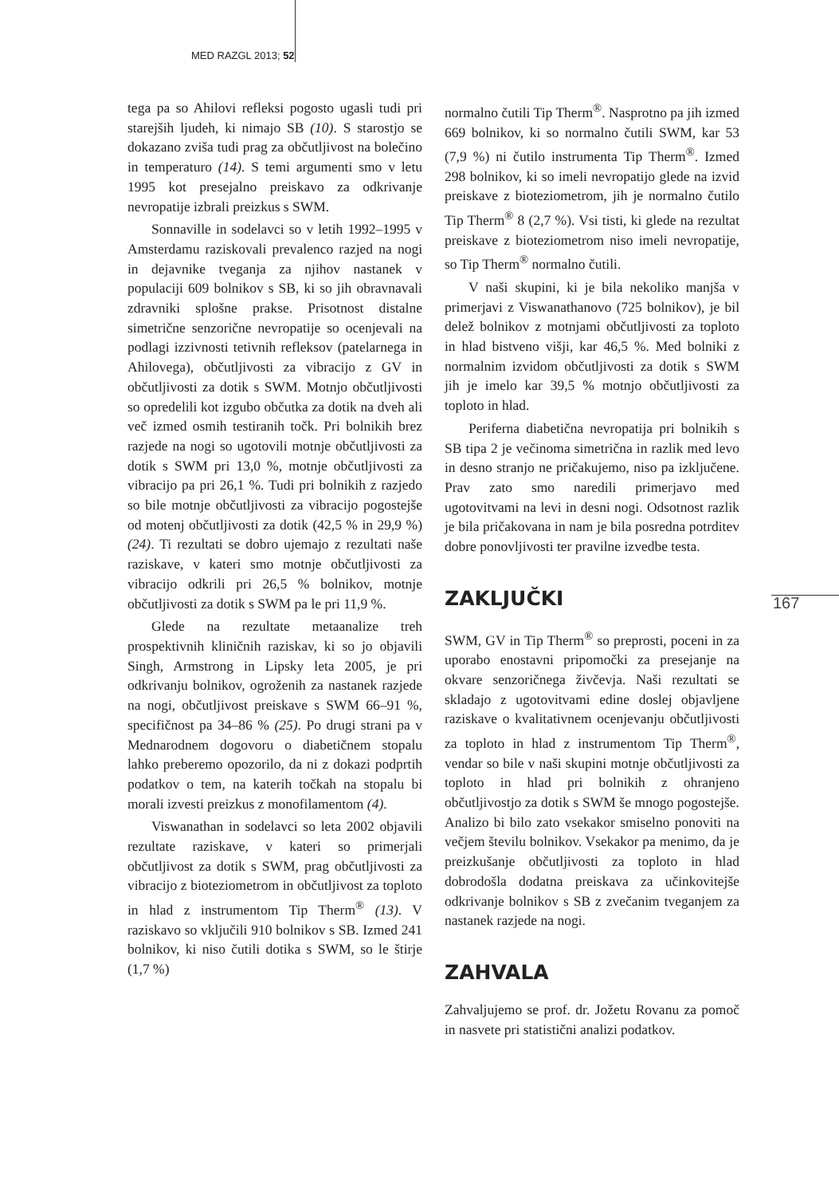MED RAZGL 2013; 52
tega pa so Ahilovi refleksi pogosto ugasli tudi pri starejših ljudeh, ki nimajo SB (10). S starostjo se dokazano zviša tudi prag za občutljivost na bolečino in temperaturo (14). S temi argumenti smo v letu 1995 kot presejalno preiskavo za odkrivanje nevropatije izbrali preizkus s SWM.
Sonnaville in sodelavci so v letih 1992–1995 v Amsterdamu raziskovali prevalenco razjed na nogi in dejavnike tveganja za njihov nastanek v populaciji 609 bolnikov s SB, ki so jih obravnavali zdravniki splošne prakse. Prisotnost distalne simetrične senzorične nevropatije so ocenjevali na podlagi izzivnosti tetivnih refleksov (patelarnega in Ahilovega), občutljivosti za vibracijo z GV in občutljivosti za dotik s SWM. Motnjo občutljivosti so opredelili kot izgubo občutka za dotik na dveh ali več izmed osmih testiranih točk. Pri bolnikih brez razjede na nogi so ugotovili motnje občutljivosti za dotik s SWM pri 13,0 %, motnje občutljivosti za vibracijo pa pri 26,1 %. Tudi pri bolnikih z razjedo so bile motnje občutljivosti za vibracijo pogostejše od motenj občutljivosti za dotik (42,5 % in 29,9 %) (24). Ti rezultati se dobro ujemajo z rezultati naše raziskave, v kateri smo motnje občutljivosti za vibracijo odkrili pri 26,5 % bolnikov, motnje občutljivosti za dotik s SWM pa le pri 11,9 %.
Glede na rezultate metaanalize treh prospektivnih kliničnih raziskav, ki so jo objavili Singh, Armstrong in Lipsky leta 2005, je pri odkrivanju bolnikov, ogroženih za nastanek razjede na nogi, občutljivost preiskave s SWM 66–91 %, specifičnost pa 34–86 % (25). Po drugi strani pa v Mednarodnem dogovoru o diabetičnem stopalu lahko preberemo opozorilo, da ni z dokazi podprtih podatkov o tem, na katerih točkah na stopalu bi morali izvesti preizkus z monofilamentom (4).
Viswanathan in sodelavci so leta 2002 objavili rezultate raziskave, v kateri so primerjali občutljivost za dotik s SWM, prag občutljivosti za vibracijo z bioteziometrom in občutljivost za toploto in hlad z instrumentom Tip Therm<sup>®</sup> (13). V raziskavo so vključili 910 bolnikov s SB. Izmed 241 bolnikov, ki niso čutili dotika s SWM, so le štirje (1,7 %)
normalno čutili Tip Therm<sup>®</sup>. Nasprotno pa jih izmed 669 bolnikov, ki so normalno čutili SWM, kar 53 (7,9 %) ni čutilo instrumenta Tip Therm<sup>®</sup>. Izmed 298 bolnikov, ki so imeli nevropatijo glede na izvid preiskave z bioteziometrom, jih je normalno čutilo Tip Therm<sup>®</sup> 8 (2,7 %). Vsi tisti, ki glede na rezultat preiskave z bioteziometrom niso imeli nevropatije, so Tip Therm<sup>®</sup> normalno čutili.
V naši skupini, ki je bila nekoliko manjša v primerjavi z Viswanathanovo (725 bolnikov), je bil delež bolnikov z motnjami občutljivosti za toploto in hlad bistveno višji, kar 46,5 %. Med bolniki z normalnim izvidom občutljivosti za dotik s SWM jih je imelo kar 39,5 % motnjo občutljivosti za toploto in hlad.
Periferna diabetična nevropatija pri bolnikih s SB tipa 2 je večinoma simetrična in razlik med levo in desno stranjo ne pričakujemo, niso pa izključene. Prav zato smo naredili primerjavo med ugotovitvami na levi in desni nogi. Odsotnost razlik je bila pričakovana in nam je bila posredna potrditev dobre ponovljivosti ter pravilne izvedbe testa.
ZAKLJUČKI
SWM, GV in Tip Therm<sup>®</sup> so preprosti, poceni in za uporabo enostavni pripomočki za presejanje na okvare senzoričnega živčevja. Naši rezultati se skladajo z ugotovitvami edine doslej objavljene raziskave o kvalitativnem ocenjevanju občutljivosti za toploto in hlad z instrumentom Tip Therm<sup>®</sup>, vendar so bile v naši skupini motnje občutljivosti za toploto in hlad pri bolnikih z ohranjeno občutljivostjo za dotik s SWM še mnogo pogostejše. Analizo bi bilo zato vsekakor smiselno ponoviti na večjem številu bolnikov. Vsekakor pa menimo, da je preizkušanje občutljivosti za toploto in hlad dobrodošla dodatna preiskava za učinkovitejše odkrivanje bolnikov s SB z zvečanim tveganjem za nastanek razjede na nogi.
ZAHVALA
Zahvaljujemo se prof. dr. Jožetu Rovanu za pomoč in nasvete pri statistični analizi podatkov.
167